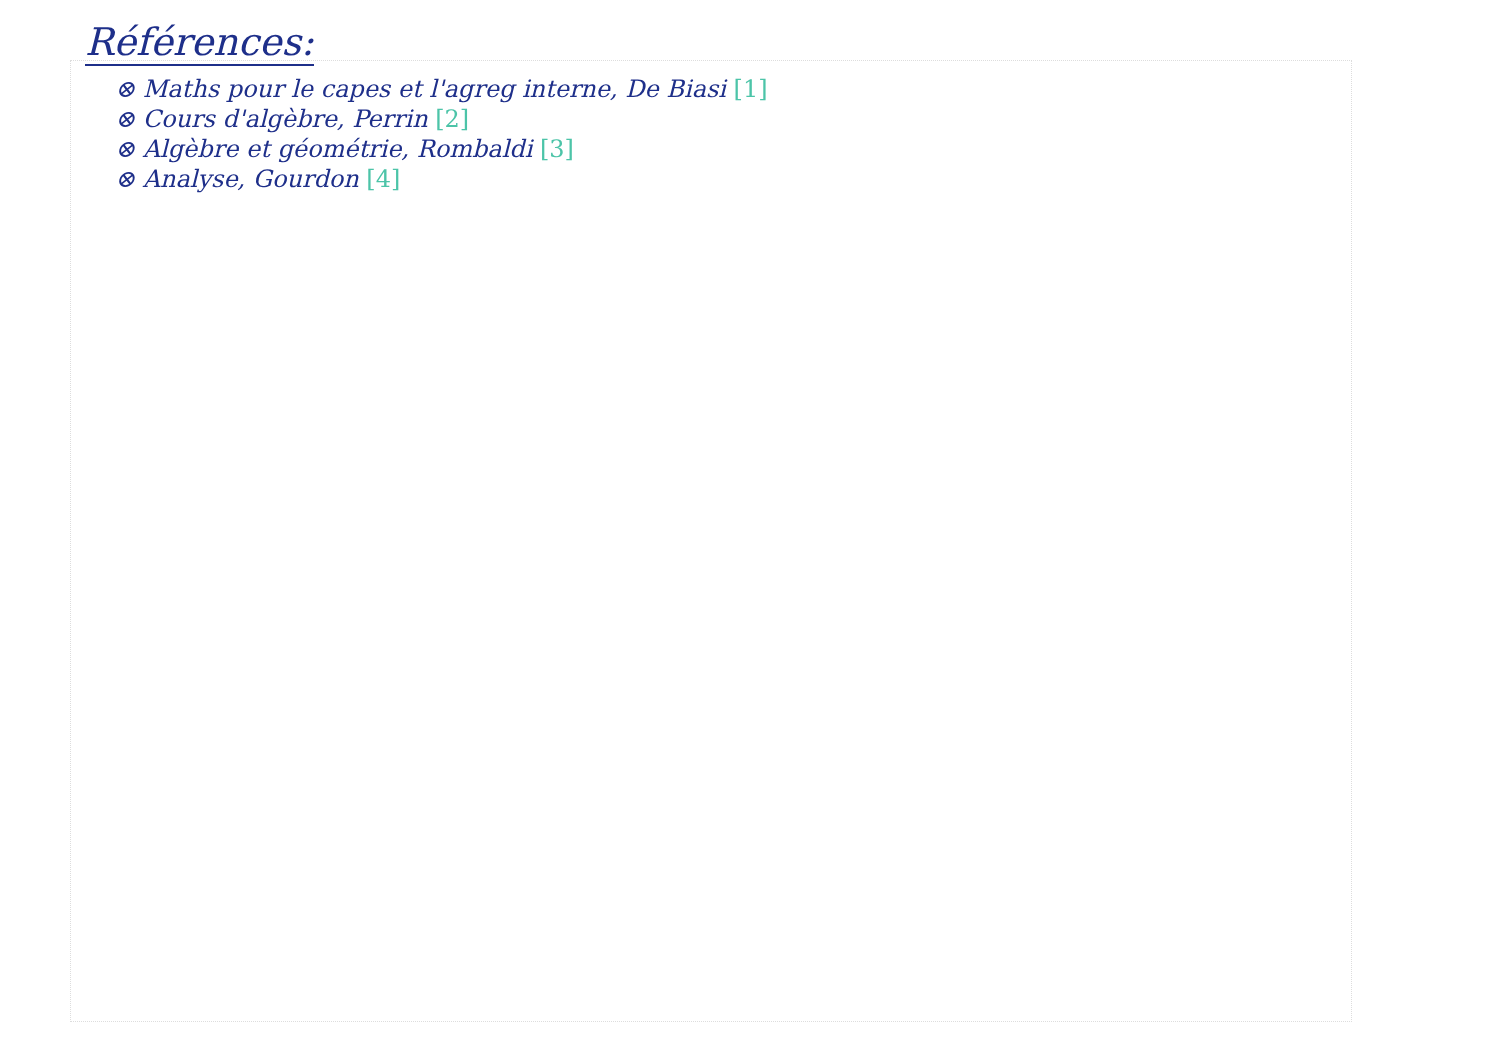Références:
⊗ Maths pour le capes et l'agreg interne, De Biasi [1]
⊗ Cours d'algèbre, Perrin [2]
⊗ Algèbre et géométrie, Rombaldi [3]
⊗ Analyse, Gourdon [4]